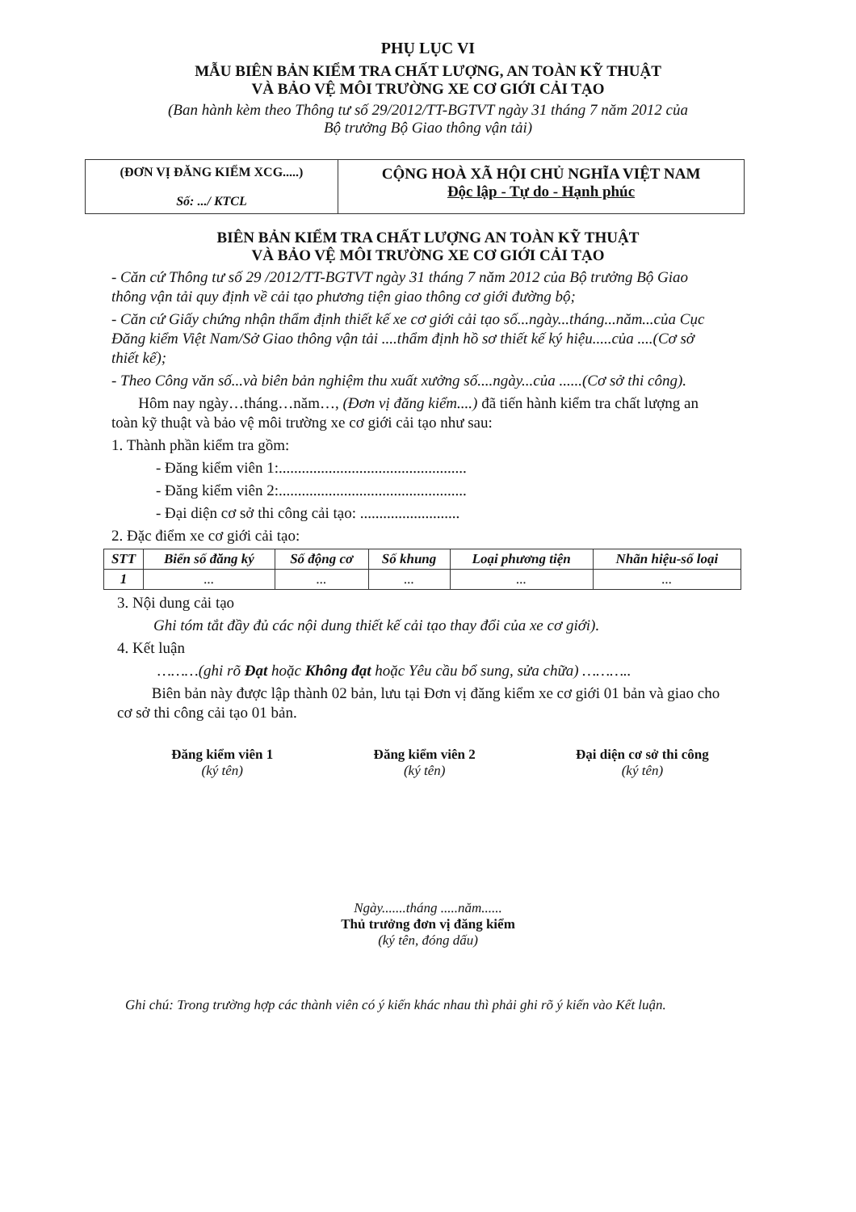PHỤ LỤC VI
MẪU BIÊN BẢN KIỂM TRA CHẤT LƯỢNG, AN TOÀN KỸ THUẬT
VÀ BẢO VỆ MÔI TRƯỜNG XE CƠ GIỚI CẢI TẠO
(Ban hành kèm theo Thông tư số 29/2012/TT-BGTVT ngày 31 tháng 7 năm 2012 của
Bộ trưởng Bộ Giao thông vận tải)
(ĐƠN VỊ ĐĂNG KIỂM XCG.....)
Số: .../ KTCL
CỘNG HOÀ XÃ HỘI CHỦ NGHĨA VIỆT NAM
Độc lập - Tự do - Hạnh phúc
BIÊN BẢN KIỂM TRA CHẤT LƯỢNG AN TOÀN KỸ THUẬT
VÀ BẢO VỆ MÔI TRƯỜNG XE CƠ GIỚI CẢI TẠO
- Căn cứ Thông tư số 29 /2012/TT-BGTVT ngày 31 tháng 7 năm 2012 của Bộ trưởng Bộ Giao thông vận tải quy định về cải tạo phương tiện giao thông cơ giới đường bộ;
- Căn cứ Giấy chứng nhận thẩm định thiết kế xe cơ giới cải tạo số...ngày...tháng...năm...của Cục Đăng kiểm Việt Nam/Sở Giao thông vận tải ....thẩm định hồ sơ thiết kế ký hiệu.....của ....(Cơ sở thiết kế);
- Theo Công văn số...và biên bản nghiệm thu xuất xưởng số....ngày...của ......(Cơ sở thi công).
Hôm nay ngày…tháng…năm…, (Đơn vị đăng kiểm....) đã tiến hành kiểm tra chất lượng an toàn kỹ thuật và bảo vệ môi trường xe cơ giới cải tạo như sau:
1. Thành phần kiểm tra gồm:
- Đăng kiểm viên 1:.................................................
- Đăng kiểm viên 2:.................................................
- Đại diện cơ sở thi công cải tạo: ..........................
2. Đặc điểm xe cơ giới cải tạo:
| STT | Biển số đăng ký | Số động cơ | Số khung | Loại phương tiện | Nhãn hiệu-số loại |
| --- | --- | --- | --- | --- | --- |
| 1 | ... | ... | ... | ... | ... |
3. Nội dung cải tạo
Ghi tóm tắt đầy đủ các nội dung thiết kế cải tạo thay đổi của xe cơ giới).
4. Kết luận
………(ghi rõ Đạt hoặc Không đạt hoặc Yêu cầu bổ sung, sửa chữa) ………..
Biên bản này được lập thành 02 bản, lưu tại Đơn vị đăng kiểm xe cơ giới 01 bản và giao cho cơ sở thi công cải tạo 01 bản.
Đăng kiểm viên 1
(ký tên)
Đăng kiểm viên 2
(ký tên)
Đại diện cơ sở thi công
(ký tên)
Ngày.......tháng .....năm......
Thủ trưởng đơn vị đăng kiểm
(ký tên, đóng dấu)
Ghi chú: Trong trường hợp các thành viên có ý kiến khác nhau thì phải ghi rõ ý kiến vào Kết luận.